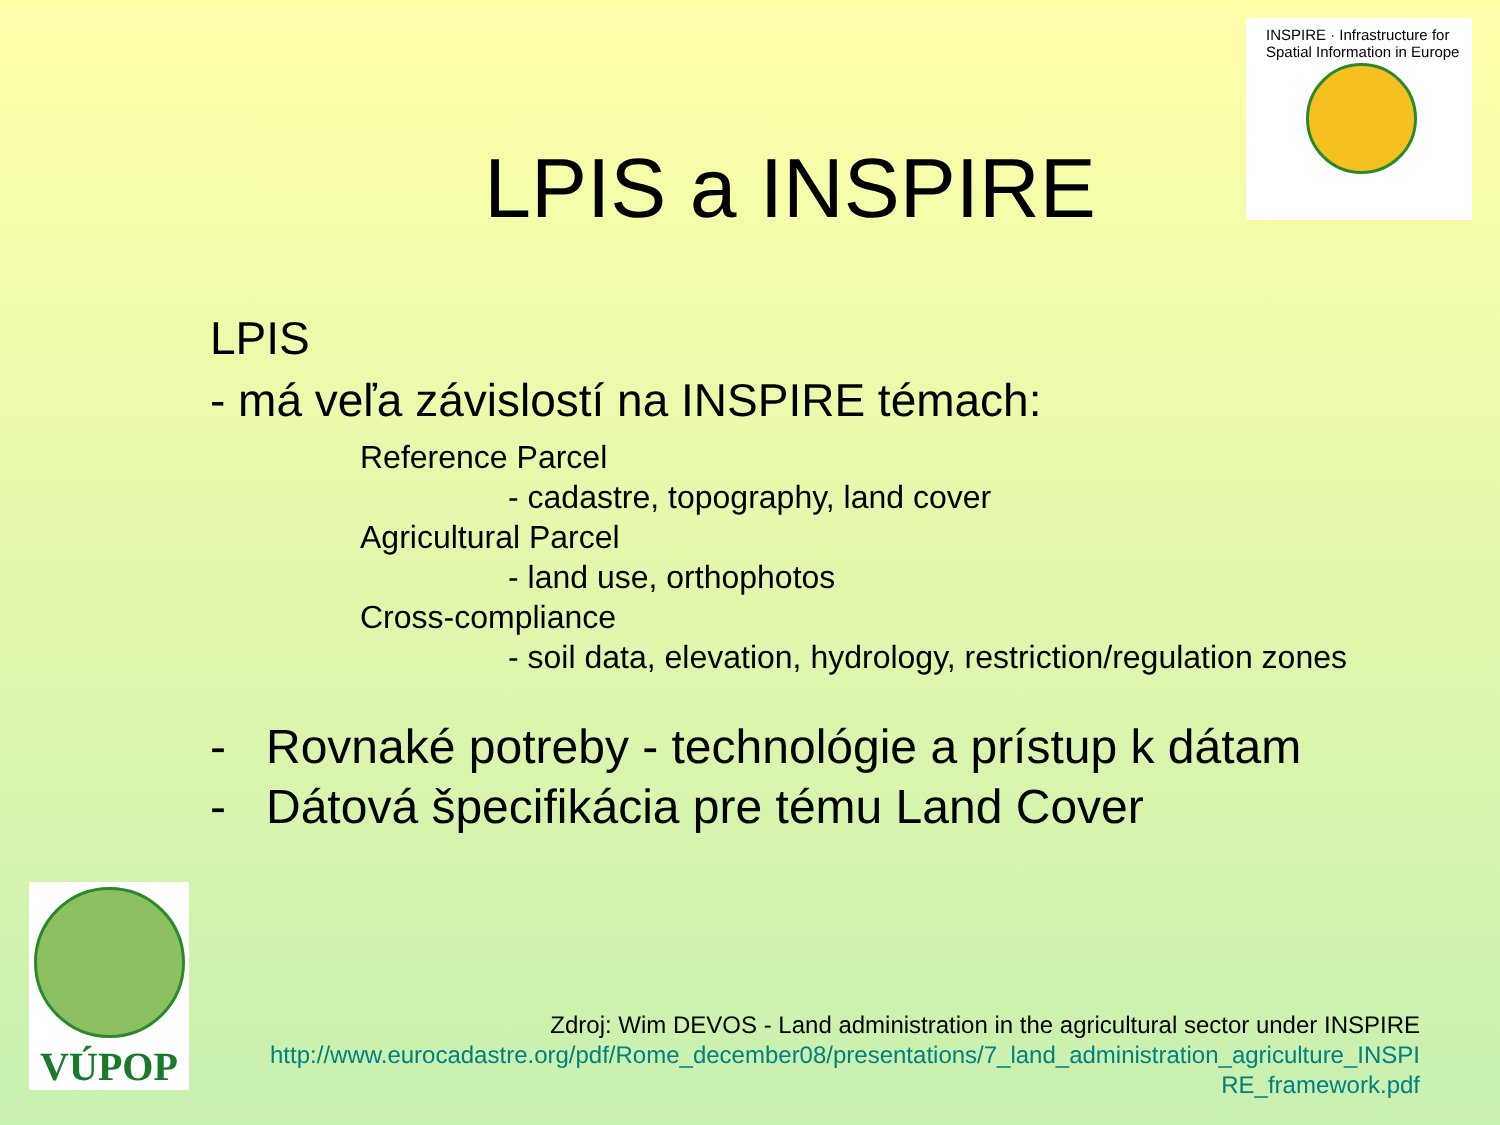INSPIRE · Infrastructure for Spatial Information in Europe
LPIS a INSPIRE
LPIS
- má veľa závislostí na INSPIRE témach:
Reference Parcel
- cadastre, topography, land cover
Agricultural Parcel
- land use, orthophotos
Cross-compliance
- soil data, elevation, hydrology, restriction/regulation zones
- Rovnaké potreby - technológie a prístup k dátam
- Dátová špecifikácia pre tému Land Cover
VÚPOP
Zdroj: Wim DEVOS - Land administration in the agricultural sector under INSPIRE
http://www.eurocadastre.org/pdf/Rome_december08/presentations/7_land_administration_agriculture_INSPI
RE_framework.pdf